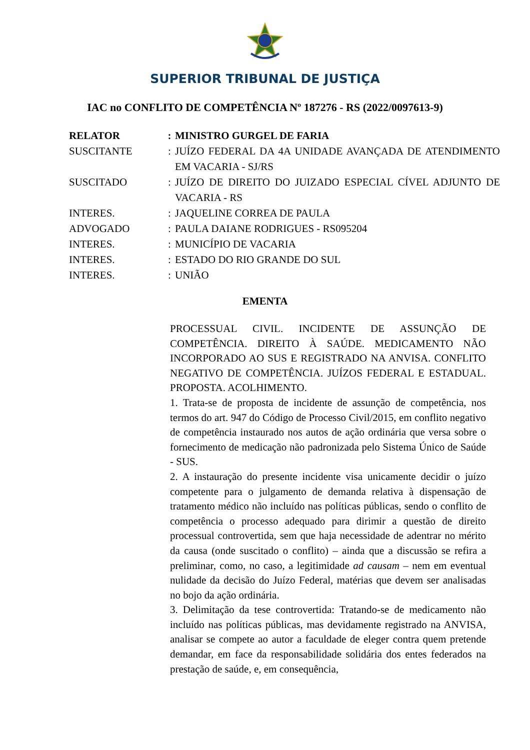SUPERIOR TRIBUNAL DE JUSTIÇA
IAC no CONFLITO DE COMPETÊNCIA Nº 187276 - RS (2022/0097613-9)
| RELATOR | : | MINISTRO GURGEL DE FARIA |
| SUSCITANTE | : | JUÍZO FEDERAL DA 4A UNIDADE AVANÇADA DE ATENDIMENTO EM VACARIA - SJ/RS |
| SUSCITADO | : | JUÍZO DE DIREITO DO JUIZADO ESPECIAL CÍVEL ADJUNTO DE VACARIA - RS |
| INTERES. | : | JAQUELINE CORREA DE PAULA |
| ADVOGADO | : | PAULA DAIANE RODRIGUES - RS095204 |
| INTERES. | : | MUNICÍPIO DE VACARIA |
| INTERES. | : | ESTADO DO RIO GRANDE DO SUL |
| INTERES. | : | UNIÃO |
EMENTA
PROCESSUAL CIVIL. INCIDENTE DE ASSUNÇÃO DE COMPETÊNCIA. DIREITO À SAÚDE. MEDICAMENTO NÃO INCORPORADO AO SUS E REGISTRADO NA ANVISA. CONFLITO NEGATIVO DE COMPETÊNCIA. JUÍZOS FEDERAL E ESTADUAL. PROPOSTA. ACOLHIMENTO.
1. Trata-se de proposta de incidente de assunção de competência, nos termos do art. 947 do Código de Processo Civil/2015, em conflito negativo de competência instaurado nos autos de ação ordinária que versa sobre o fornecimento de medicação não padronizada pelo Sistema Único de Saúde - SUS.
2. A instauração do presente incidente visa unicamente decidir o juízo competente para o julgamento de demanda relativa à dispensação de tratamento médico não incluído nas políticas públicas, sendo o conflito de competência o processo adequado para dirimir a questão de direito processual controvertida, sem que haja necessidade de adentrar no mérito da causa (onde suscitado o conflito) – ainda que a discussão se refira a preliminar, como, no caso, a legitimidade ad causam – nem em eventual nulidade da decisão do Juízo Federal, matérias que devem ser analisadas no bojo da ação ordinária.
3. Delimitação da tese controvertida: Tratando-se de medicamento não incluído nas políticas públicas, mas devidamente registrado na ANVISA, analisar se compete ao autor a faculdade de eleger contra quem pretende demandar, em face da responsabilidade solidária dos entes federados na prestação de saúde, e, em consequência,